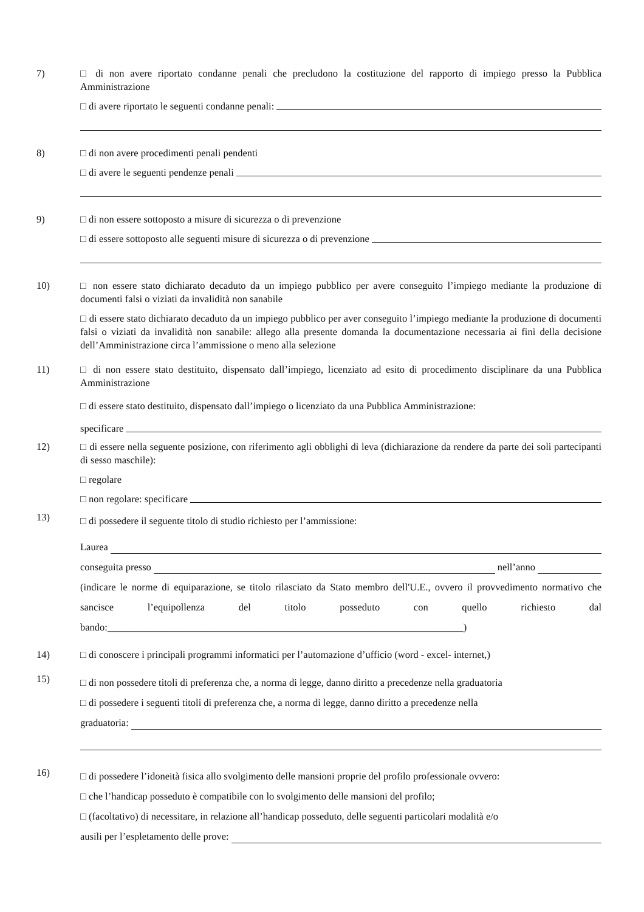7) □ di non avere riportato condanne penali che precludono la costituzione del rapporto di impiego presso la Pubblica Amministrazione
□ di avere riportato le seguenti condanne penali:
8) □ di non avere procedimenti penali pendenti
□ di avere le seguenti pendenze penali
9) □ di non essere sottoposto a misure di sicurezza o di prevenzione
□ di essere sottoposto alle seguenti misure di sicurezza o di prevenzione
10) □ non essere stato dichiarato decaduto da un impiego pubblico per avere conseguito l’impiego mediante la produzione di documenti falsi o viziati da invalidità non sanabile
□ di essere stato dichiarato decaduto da un impiego pubblico per aver conseguito l’impiego mediante la produzione di documenti falsi o viziati da invalidità non sanabile: allego alla presente domanda la documentazione necessaria ai fini della decisione dell’Amministrazione circa l’ammissione o meno alla selezione
11) □ di non essere stato destituito, dispensato dall’impiego, licenziato ad esito di procedimento disciplinare da una Pubblica Amministrazione
□ di essere stato destituito, dispensato dall’impiego o licenziato da una Pubblica Amministrazione:
specificare
12) □ di essere nella seguente posizione, con riferimento agli obblighi di leva (dichiarazione da rendere da parte dei soli partecipanti di sesso maschile):
□ regolare
□ non regolare: specificare
13)
□ di possedere il seguente titolo di studio richiesto per l’ammissione:
Laurea
conseguita presso nell’anno
(indicare le norme di equiparazione, se titolo rilasciato da Stato membro dell'U.E., ovvero il provvedimento normativo che sancisce l’equipollenza del titolo posseduto con quello richiesto dal bando:_______________________________________________________________________)
14) □ di conoscere i principali programmi informatici per l’automazione d’ufficio (word - excel- internet,)
15)
□ di non possedere titoli di preferenza che, a norma di legge, danno diritto a precedenze nella graduatoria
□ di possedere i seguenti titoli di preferenza che, a norma di legge, danno diritto a precedenze nella
graduatoria:
16)
□ di possedere l’idoneità fisica allo svolgimento delle mansioni proprie del profilo professionale ovvero:
□ che l’handicap posseduto è compatibile con lo svolgimento delle mansioni del profilo;
□ (facoltativo) di necessitare, in relazione all’handicap posseduto, delle seguenti particolari modalità e/o
ausili per l’espletamento delle prove: